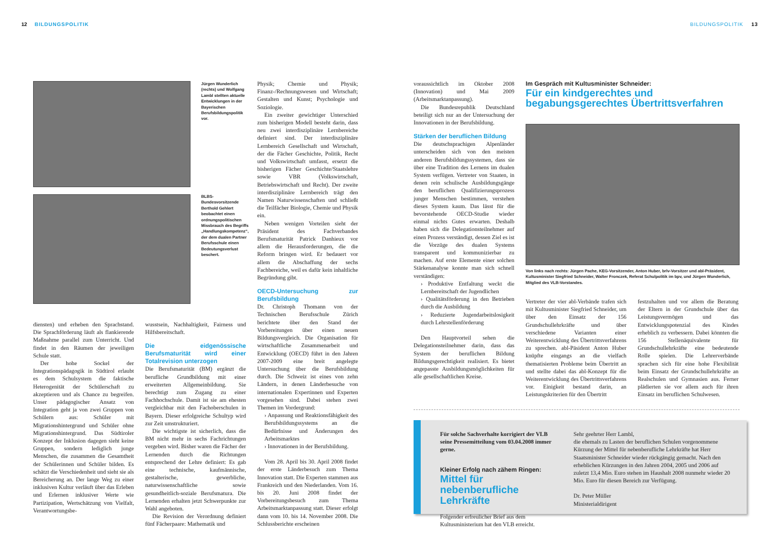12 BILDUNGSPOLITIK BILDUNGSPOLITIK 13
Jürgen Wunderlich (rechts) und Wolfgang Lambl stellten aktuelle Entwicklungen in der Bayerischen Berufsbildungspolitik vor.
BLBS-Bundesvorsitzende Berthold Gehlert beobachtet einen ordnungspolitischen Missbrauch des Begriffs „Handlungskompetenz“, der dem dualen Partner Berufsschule einen Bedeutungsverlust beschert.
diensten) und erheben den Sprachstand. Die Sprachförderung läuft als flankierende Maßnahme parallel zum Unterricht. Und findet in den Räumen der jeweiligen Schule statt.
Der hohe Sockel der Integrationspädagogik in Südtirol erlaubt es dem Schulsystem die faktische Heterogenität der Schülerschaft zu akzeptieren und als Chance zu begreifen. Unser pädagogischer Ansatz von Integration geht ja von zwei Gruppen von Schülern aus: Schüler mit Migrationshintergrund und Schüler ohne Migrationshintergrund. Das Südtiroler Konzept der Inklusion dagegen sieht keine Gruppen, sondern lediglich junge Menschen, die zusammen die Gesamtheit der Schülerinnen und Schüler bilden. Es schätzt die Verschiedenheit und sieht sie als Bereicherung an. Der lange Weg zu einer inklusiven Kultur verläuft über das Erleben und Erlernen inklusiver Werte wie Partizipation, Wertschätzung von Vielfalt, Verantwortungsbe-
wusstsein, Nachhaltigkeit, Fairness und Hilfsbereitschaft.
Die eidgenössische Berufsmaturität wird einer Totalrevision unterzogen
Die Berufsmaturität (BM) ergänzt die berufliche Grundbildung mit einer erweiterten Allgemeinbildung. Sie berechtigt zum Zugang zu einer Fachhochschule. Damit ist sie am ehesten vergleichbar mit den Fachoberschulen in Bayern. Dieser erfolgreiche Schultyp wird zur Zeit umstrukturiert.
Die wichtigste ist sicherlich, dass die BM nicht mehr in sechs Fachrichtungen vergeben wird. Bisher waren die Fächer der Lernenden durch die Richtungen entsprechend der Lehre definiert: Es gab eine technische, kaufmännische, gestalterische, gewerbliche, naturwissenschaftliche sowie gesundheitlich-soziale Berufsmatura. Die Lernenden erhalten jetzt Schwerpunkte zur Wahl angeboten.
Die Revision der Verordnung definiert fünf Fächerpaare: Mathematik und
Physik; Chemie und Physik; Finanz-/Rechnungswesen und Wirtschaft; Gestalten und Kunst; Psychologie und Soziologie.
Ein zweiter gewichtiger Unterschied zum bisherigen Modell besteht darin, dass neu zwei interdisziplinäre Lernbereiche definiert sind. Der interdisziplinäre Lernbereich Gesellschaft und Wirtschaft, der die Fächer Geschichte, Politik, Recht und Volkswirtschaft umfasst, ersetzt die bisherigen Fächer Geschichte/Staatslehre sowie VBR (Volkswirtschaft, Betriebswirtschaft und Recht). Der zweite interdisziplinäre Lernbereich trägt den Namen Naturwissenschaften und schließt die Teilfächer Biologie, Chemie und Physik ein.
Neben wenigen Vorteilen sieht der Präsident des Fachverbandes Berufsmaturität Patrick Danhieux vor allem die Herausforderungen, die die Reform bringen wird. Er bedauert vor allem die Abschaffung der sechs Fachbereiche, weil es dafür kein inhaltliche Begründung gibt.
OECD-Untersuchung zur Berufsbildung
Dr. Christoph Thomann von der Technischen Berufsschule Zürich berichtete über den Stand der Vorbereitungen über einen neuen Bildungsvergleich. Die Organisation für wirtschaftliche Zusammenarbeit und Entwicklung (OECD) führt in den Jahren 2007-2009 eine breit angelegte Untersuchung über die Berufsbildung durch. Die Schweiz ist eines von zehn Ländern, in denen Länderbesuche von internationalen Expertinnen und Experten vorgesehen sind. Dabei stehen zwei Themen im Vordergrund:
› Anpassung und Reaktionsfähigkeit des Berufsbildungssystems an die Bedürfnisse und Änderungen des Arbeitsmarktes
› Innovationen in der Berufsbildung.
Vom 28. April bis 30. April 2008 findet der erste Länderbesuch zum Thema Innovation statt. Die Experten stammen aus Frankreich und den Niederlanden. Vom 16. bis 20. Juni 2008 findet der Vorbereitungsbesuch zum Thema Arbeitsmarktanpassung statt. Dieser erfolgt dann vom 10. bis 14. November 2008. Die Schlussberichte erscheinen
voraussichtlich im Oktober 2008 (Innovation) und Mai 2009 (Arbeitsmarktanpassung).
Die Bundesrepublik Deutschland beteiligt sich nur an der Untersuchung der Innovationen in der Berufsbildung.
Stärken der beruflichen Bildung
Die deutschsprachigen Alpenländer unterscheiden sich von den meisten anderen Berufsbildungssystemen, dass sie über eine Tradition des Lernens im dualen System verfügen. Vertreter von Staaten, in denen rein schulische Ausbildungsgänge den beruflichen Qualifizierungsprozess junger Menschen bestimmen, verstehen dieses System kaum. Das lässt für die bevorstehende OECD-Studie wieder einmal nichts Gutes erwarten. Deshalb haben sich die Delegationsteilnehmer auf einen Prozess verständigt, dessen Ziel es ist die Vorzüge des dualen Systems transparent und kommunizierbar zu machen. Auf erste Elemente einer solchen Stärkenanalyse konnte man sich schnell verständigen:
› Produktive Entfaltung weckt die Lernbereitschaft der Jugendlichen
› Qualitätsförderung in den Betrieben durch die Ausbildung
› Reduzierte Jugendarbeitslosigkeit durch Lehrstellenförderung
Den Hauptvorteil sehen die Delegationsteilnehmer darin, dass das System der beruflichen Bildung Bildungsgerechtigkeit realisiert. Es bietet angepasste Ausbildungsmöglichkeiten für alle gesellschaftlichen Kreise.
Im Gespräch mit Kultusminister Schneider:
Für ein kindgerechtes und begabungsgerechtes Übertrittsverfahren
Von links nach rechts: Jürgen Pache, KEG-Vorsitzender, Anton Huber, brlv-Vorsitzer und abl-Präsident, Kultusminister Siegfried Schneider, Walter Fronczek, Referat Schulpolitik im bpv, und Jürgen Wunderlich, Mitglied des VLB-Vorstandes.
Vertreter der vier abl-Verbände trafen sich mit Kultusminister Siegfried Schneider, um über den Einsatz der 156 Grundschullehrkräfte und über verschiedene Varianten einer Weiterentwicklung des Übertrittsverfahrens zu sprechen. abl-Päsident Anton Huber knüpfte eingangs an die vielfach thematisierten Probleme beim Übertritt an und stellte dabei das abl-Konzept für die Weiterentwicklung des Übertrittsverfahrens vor. Einigkeit bestand darin, an Leistungskriterien für den Übertritt
festzuhalten und vor allem die Beratung der Eltern in der Grundschule über das Leistungsvermögen und das Entwicklungspotenzial des Kindes erheblich zu verbessern. Dabei könnten die 156 Stellenäquivalente für Grundschullehrkräfte eine bedeutende Rolle spielen. Die Lehrerverbände sprachen sich für eine hohe Flexibilität beim Einsatz der Grundschullehrkräfte an Realschulen und Gymnasien aus. Ferner plädierten sie vor allem auch für ihren Einsatz im beruflichen Schulwesen.
Für solche Sachverhalte korrigiert der VLB seine Pressemitteilung vom 03.04.2008 immer gerne.
Kleiner Erfolg nach zähem Ringen:
Mittel für nebenberufliche Lehrkräfte
Folgender erfreulicher Brief aus dem Kultusministerium hat den VLB erreicht.
Sehr geehrter Herr Lambl,
die ehemals zu Lasten der beruflichen Schulen vorgenommene Kürzung der Mittel für nebenberufliche Lehrkräfte hat Herr Staatsminister Schneider wieder rückgängig gemacht. Nach den erheblichen Kürzungen in den Jahren 2004, 2005 und 2006 auf zuletzt 13,4 Mio. Euro stehen im Haushalt 2008 nunmehr wieder 20 Mio. Euro für diesen Bereich zur Verfügung.
Dr. Peter Müller
Ministerialdirigent